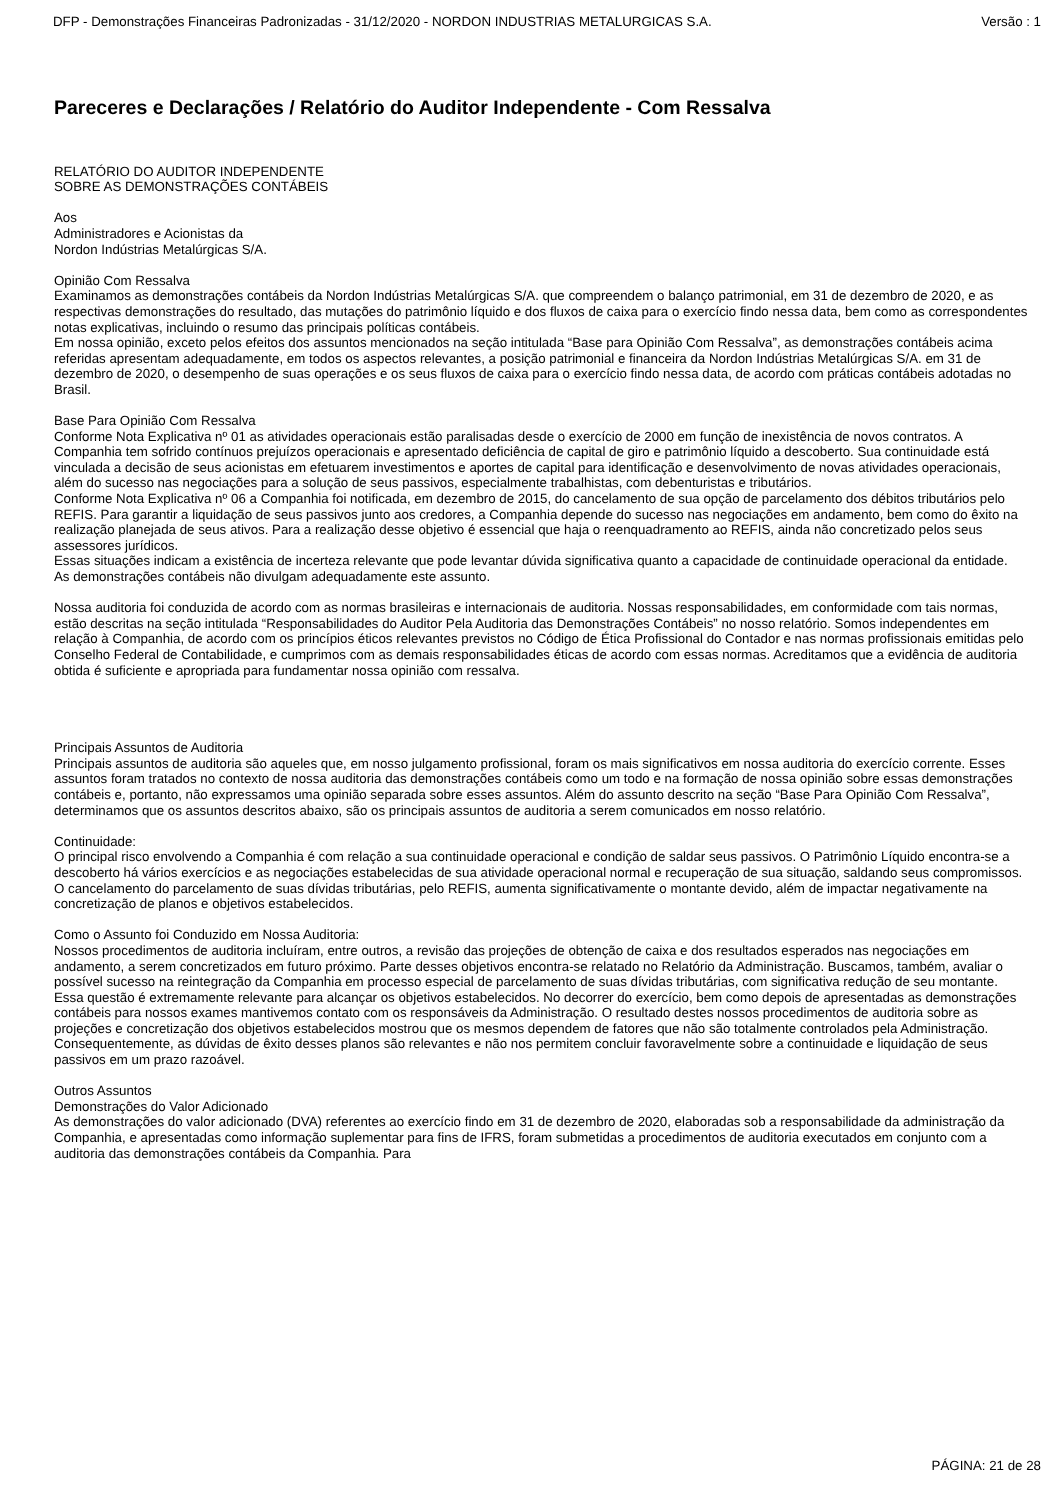DFP - Demonstrações Financeiras Padronizadas - 31/12/2020 - NORDON INDUSTRIAS METALURGICAS S.A. Versão : 1
Pareceres e Declarações / Relatório do Auditor Independente - Com Ressalva
RELATÓRIO DO AUDITOR INDEPENDENTE
SOBRE AS DEMONSTRAÇÕES CONTÁBEIS
Aos
Administradores e Acionistas da
Nordon Indústrias Metalúrgicas S/A.
Opinião Com Ressalva
Examinamos as demonstrações contábeis da Nordon Indústrias Metalúrgicas S/A. que compreendem o balanço patrimonial, em 31 de dezembro de 2020, e as respectivas demonstrações do resultado, das mutações do patrimônio líquido e dos fluxos de caixa para o exercício findo nessa data, bem como as correspondentes notas explicativas, incluindo o resumo das principais políticas contábeis.
Em nossa opinião, exceto pelos efeitos dos assuntos mencionados na seção intitulada “Base para Opinião Com Ressalva”, as demonstrações contábeis acima referidas apresentam adequadamente, em todos os aspectos relevantes, a posição patrimonial e financeira da Nordon Indústrias Metalúrgicas S/A. em 31 de dezembro de 2020, o desempenho de suas operações e os seus fluxos de caixa para o exercício findo nessa data, de acordo com práticas contábeis adotadas no Brasil.
Base Para Opinião Com Ressalva
Conforme Nota Explicativa nº 01 as atividades operacionais estão paralisadas desde o exercício de 2000 em função de inexistência de novos contratos. A Companhia tem sofrido contínuos prejuízos operacionais e apresentado deficiência de capital de giro e patrimônio líquido a descoberto. Sua continuidade está vinculada a decisão de seus acionistas em efetuarem investimentos e aportes de capital para identificação e desenvolvimento de novas atividades operacionais, além do sucesso nas negociações para a solução de seus passivos, especialmente trabalhistas, com debenturistas e tributários.
Conforme Nota Explicativa nº 06 a Companhia foi notificada, em dezembro de 2015, do cancelamento de sua opção de parcelamento dos débitos tributários pelo REFIS. Para garantir a liquidação de seus passivos junto aos credores, a Companhia depende do sucesso nas negociações em andamento, bem como do êxito na realização planejada de seus ativos. Para a realização desse objetivo é essencial que haja o reenquadramento ao REFIS, ainda não concretizado pelos seus assessores jurídicos.
Essas situações indicam a existência de incerteza relevante que pode levantar dúvida significativa quanto a capacidade de continuidade operacional da entidade.
As demonstrações contábeis não divulgam adequadamente este assunto.
Nossa auditoria foi conduzida de acordo com as normas brasileiras e internacionais de auditoria. Nossas responsabilidades, em conformidade com tais normas, estão descritas na seção intitulada “Responsabilidades do Auditor Pela Auditoria das Demonstrações Contábeis” no nosso relatório. Somos independentes em relação à Companhia, de acordo com os princípios éticos relevantes previstos no Código de Ética Profissional do Contador e nas normas profissionais emitidas pelo Conselho Federal de Contabilidade, e cumprimos com as demais responsabilidades éticas de acordo com essas normas. Acreditamos que a evidência de auditoria obtida é suficiente e apropriada para fundamentar nossa opinião com ressalva.
Principais Assuntos de Auditoria
Principais assuntos de auditoria são aqueles que, em nosso julgamento profissional, foram os mais significativos em nossa auditoria do exercício corrente. Esses assuntos foram tratados no contexto de nossa auditoria das demonstrações contábeis como um todo e na formação de nossa opinião sobre essas demonstrações contábeis e, portanto, não expressamos uma opinião separada sobre esses assuntos. Além do assunto descrito na seção “Base Para Opinião Com Ressalva”, determinamos que os assuntos descritos abaixo, são os principais assuntos de auditoria a serem comunicados em nosso relatório.
Continuidade:
O principal risco envolvendo a Companhia é com relação a sua continuidade operacional e condição de saldar seus passivos. O Patrimônio Líquido encontra-se a descoberto há vários exercícios e as negociações estabelecidas de sua atividade operacional normal e recuperação de sua situação, saldando seus compromissos. O cancelamento do parcelamento de suas dívidas tributárias, pelo REFIS, aumenta significativamente o montante devido, além de impactar negativamente na concretização de planos e objetivos estabelecidos.
Como o Assunto foi Conduzido em Nossa Auditoria:
Nossos procedimentos de auditoria incluíram, entre outros, a revisão das projeções de obtenção de caixa e dos resultados esperados nas negociações em andamento, a serem concretizados em futuro próximo. Parte desses objetivos encontra-se relatado no Relatório da Administração. Buscamos, também, avaliar o possível sucesso na reintegração da Companhia em processo especial de parcelamento de suas dívidas tributárias, com significativa redução de seu montante. Essa questão é extremamente relevante para alcançar os objetivos estabelecidos. No decorrer do exercício, bem como depois de apresentadas as demonstrações contábeis para nossos exames mantivemos contato com os responsáveis da Administração. O resultado destes nossos procedimentos de auditoria sobre as projeções e concretização dos objetivos estabelecidos mostrou que os mesmos dependem de fatores que não são totalmente controlados pela Administração. Consequentemente, as dúvidas de êxito desses planos são relevantes e não nos permitem concluir favoravelmente sobre a continuidade e liquidação de seus passivos em um prazo razoável.
Outros Assuntos
Demonstrações do Valor Adicionado
As demonstrações do valor adicionado (DVA) referentes ao exercício findo em 31 de dezembro de 2020, elaboradas sob a responsabilidade da administração da Companhia, e apresentadas como informação suplementar para fins de IFRS, foram submetidas a procedimentos de auditoria executados em conjunto com a auditoria das demonstrações contábeis da Companhia. Para
PÁGINA: 21 de 28